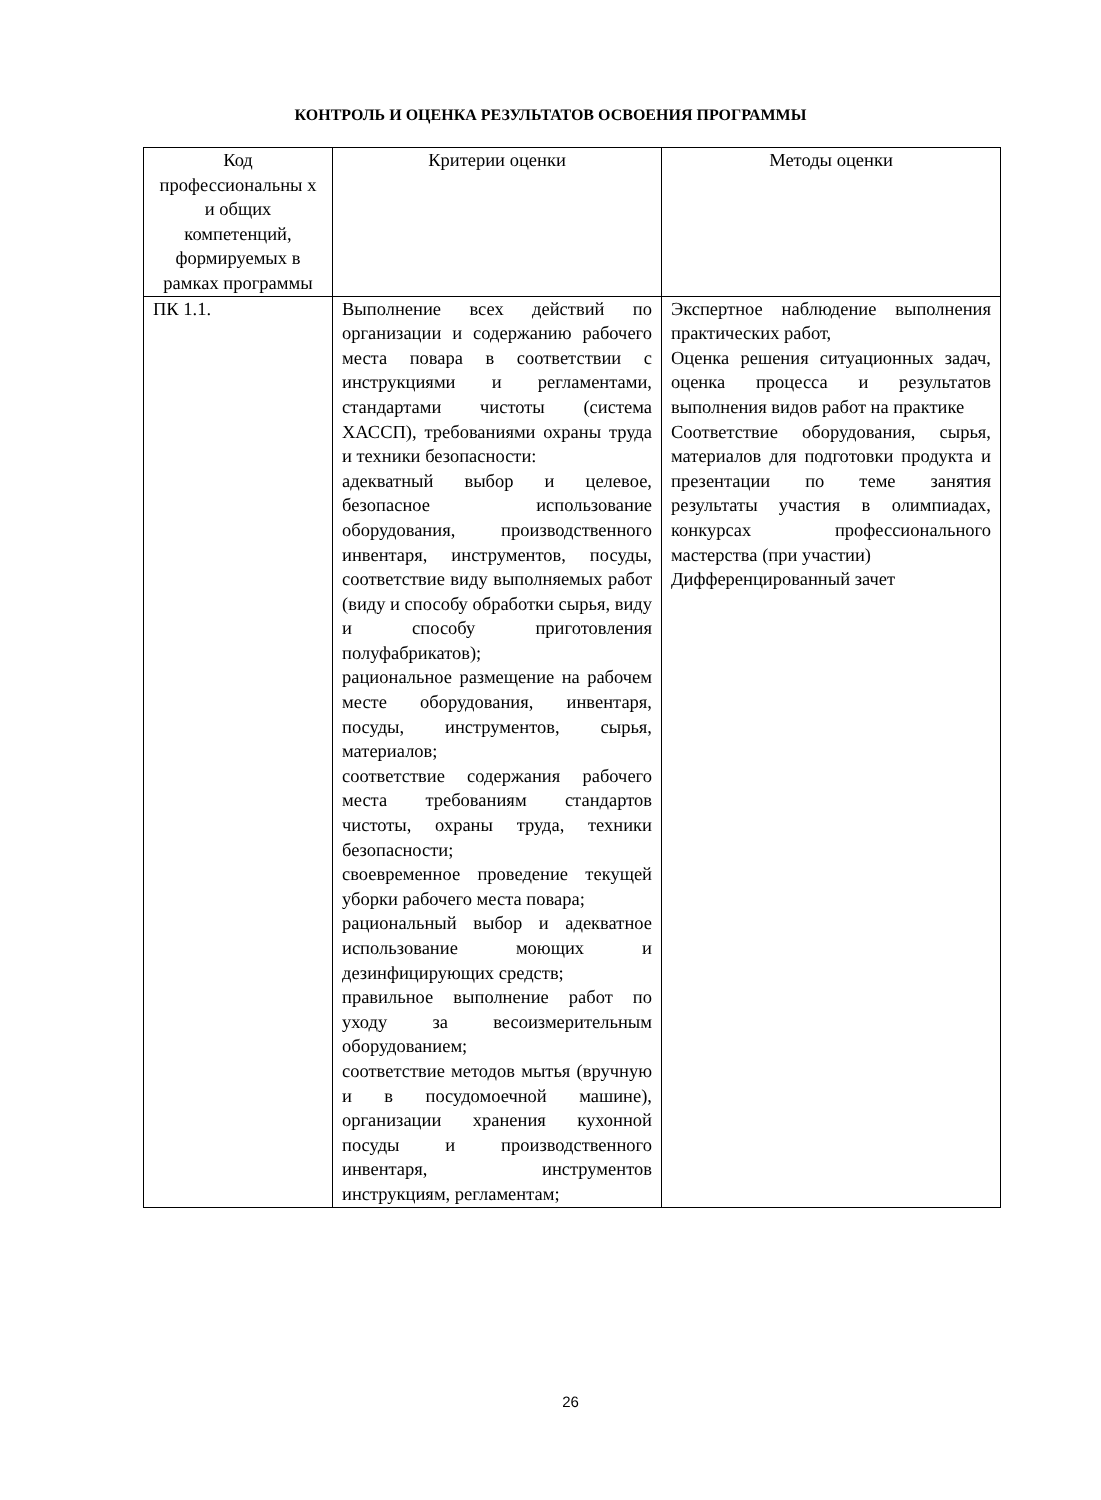КОНТРОЛЬ И ОЦЕНКА РЕЗУЛЬТАТОВ ОСВОЕНИЯ ПРОГРАММЫ
| Код профессиональны х и общих компетенций, формируемых в рамках программы | Критерии оценки | Методы оценки |
| --- | --- | --- |
| ПК 1.1. | Выполнение всех действий по организации и содержанию рабочего места повара в соответствии с инструкциями и регламентами, стандартами чистоты (система ХАССП), требованиями охраны труда и техники безопасности: адекватный выбор и целевое, безопасное использование оборудования, производственного инвентаря, инструментов, посуды, соответствие виду выполняемых работ (виду и способу обработки сырья, виду и способу приготовления полуфабрикатов); рациональное размещение на рабочем месте оборудования, инвентаря, посуды, инструментов, сырья, материалов; соответствие содержания рабочего места требованиям стандартов чистоты, охраны труда, техники безопасности; своевременное проведение текущей уборки рабочего места повара; рациональный выбор и адекватное использование моющих и дезинфицирующих средств; правильное выполнение работ по уходу за весоизмерительным оборудованием; соответствие методов мытья (вручную и в посудомоечной машине), организации хранения кухонной посуды и производственного инвентаря, инструментов инструкциям, регламентам; | Экспертное наблюдение выполнения практических работ, Оценка решения ситуационных задач, оценка процесса и результатов выполнения видов работ на практике Соответствие оборудования, сырья, материалов для подготовки продукта и презентации по теме занятия результаты участия в олимпиадах, конкурсах профессионального мастерства (при участии) Дифференцированный зачет |
26